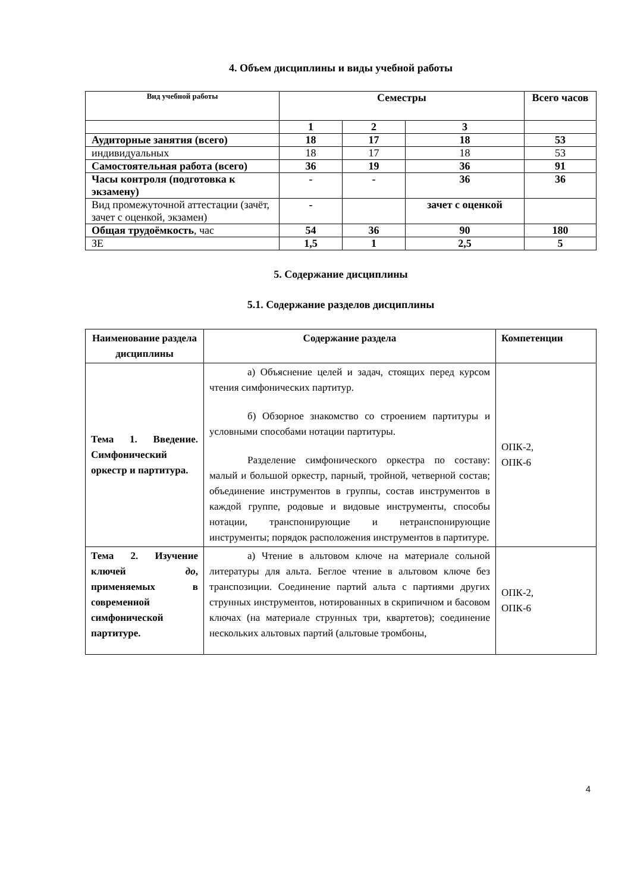4. Объем дисциплины и виды учебной работы
| Вид учебной работы | Семестры | | | Всего часов |
| --- | --- | --- | --- | --- |
| | 1 | 2 | 3 | |
| Аудиторные занятия (всего) | 18 | 17 | 18 | 53 |
| индивидуальных | 18 | 17 | 18 | 53 |
| Самостоятельная работа (всего) | 36 | 19 | 36 | 91 |
| Часы контроля (подготовка к экзамену) | - | - | 36 | 36 |
| Вид промежуточной аттестации (зачёт, зачет с оценкой, экзамен) | - | | зачет с оценкой | |
| Общая трудоёмкость , час | 54 | 36 | 90 | 180 |
| ЗЕ | 1,5 | 1 | 2,5 | 5 |
5. Содержание дисциплины
5.1. Содержание разделов дисциплины
| Наименование раздела дисциплины | Содержание раздела | Компетенции |
| Тема 1. Введение. Симфонический оркестр и партитура. | а) Объяснение целей и задач, стоящих перед курсом чтения симфонических партитур. б) Обзорное знакомство со строением партитуры и условными способами нотации партитуры. Разделение симфонического оркестра по составу: малый и большой оркестр, парный, тройной, четверной состав; объединение инструментов в группы, состав инструментов в каждой группе, родовые и видовые инструменты, способы нотации, транспонирующие и нетранспонирующие инструменты; порядок расположения инструментов в партитуре. | ОПК-2, ОПК-6 |
| Тема 2. Изучение ключей до , применяемых в современной симфонической партитуре. | а) Чтение в альтовом ключе на материале сольной литературы для альта. Беглое чтение в альтовом ключе без транспозиции. Соединение партий альта с партиями других струнных инструментов, нотированных в скрипичном и басовом ключах (на материале струнных три, квартетов); соединение нескольких альтовых партий (альтовые тромбоны, | ОПК-2, ОПК-6 |
4